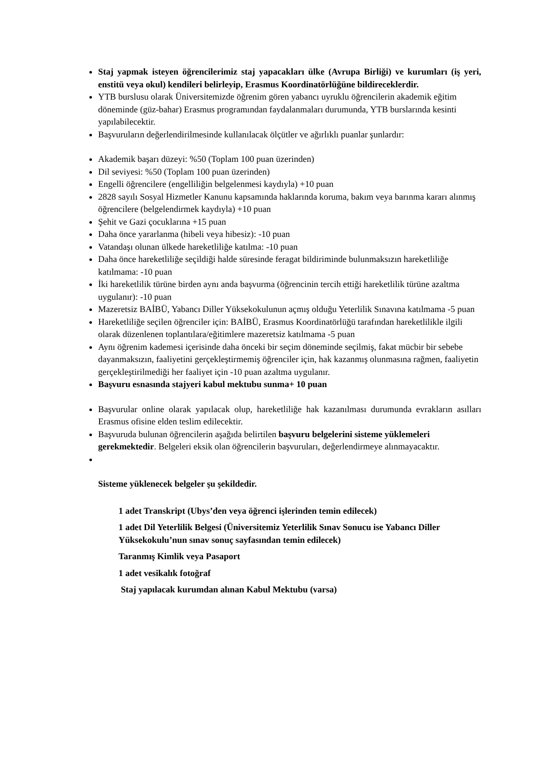Staj yapmak isteyen öğrencilerimiz staj yapacakları ülke (Avrupa Birliği) ve kurumları (iş yeri, enstitü veya okul) kendileri belirleyip, Erasmus Koordinatörlüğüne bildireceklerdir.
YTB burslusu olarak Üniversitemizde öğrenim gören yabancı uyruklu öğrencilerin akademik eğitim döneminde (güz-bahar) Erasmus programından faydalanmaları durumunda, YTB burslarında kesinti yapılabilecektir.
Başvuruların değerlendirilmesinde kullanılacak ölçütler ve ağırlıklı puanlar şunlardır:
Akademik başarı düzeyi: %50 (Toplam 100 puan üzerinden)
Dil seviyesi: %50 (Toplam 100 puan üzerinden)
Engelli öğrencilere (engelliliğin belgelenmesi kaydıyla) +10 puan
2828 sayılı Sosyal Hizmetler Kanunu kapsamında haklarında koruma, bakım veya barınma kararı alınmış öğrencilere (belgelendirmek kaydıyla) +10 puan
Şehit ve Gazi çocuklarına +15 puan
Daha önce yararlanma (hibeli veya hibesiz): -10 puan
Vatandaşı olunan ülkede hareketliliğe katılma: -10 puan
Daha önce hareketliliğe seçildiği halde süresinde feragat bildiriminde bulunmaksızın hareketliliğe katılmama: -10 puan
İki hareketlilik türüne birden aynı anda başvurma (öğrencinin tercih ettiği hareketlilik türüne azaltma uygulanır): -10 puan
Mazeretsiz BAİBÜ, Yabancı Diller Yüksekokulunun açmış olduğu Yeterlilik Sınavına katılmama -5 puan
Hareketliliğe seçilen öğrenciler için: BAİBÜ, Erasmus Koordinatörlüğü tarafından hareketlilikle ilgili olarak düzenlenen toplantılara/eğitimlere mazeretsiz katılmama -5 puan
Aynı öğrenim kademesi içerisinde daha önceki bir seçim döneminde seçilmiş, fakat mücbir bir sebebe dayanmaksızın, faaliyetini gerçekleştirmemiş öğrenciler için, hak kazanmış olunmasına rağmen, faaliyetin gerçekleştirilmediği her faaliyet için -10 puan azaltma uygulanır.
Başvuru esnasında stajyeri kabul mektubu sunma+ 10 puan
Başvurular online olarak yapılacak olup, hareketliliğe hak kazanılması durumunda evrakların asılları Erasmus ofisine elden teslim edilecektir.
Başvuruda bulunan öğrencilerin aşağıda belirtilen başvuru belgelerini sisteme yüklemeleri gerekmektedir. Belgeleri eksik olan öğrencilerin başvuruları, değerlendirmeye alınmayacaktır.
Sisteme yüklenecek belgeler şu şekildedir.
1 adet Transkript (Ubys’den veya öğrenci işlerinden temin edilecek)
1 adet Dil Yeterlilik Belgesi (Üniversitemiz Yeterlilik Sınav Sonucu ise Yabancı Diller Yüksekokulu’nun sınav sonuç sayfasından temin edilecek)
Taranmış Kimlik veya Pasaport
1 adet vesikalık fotoğraf
Staj yapılacak kurumdan alınan Kabul Mektubu (varsa)